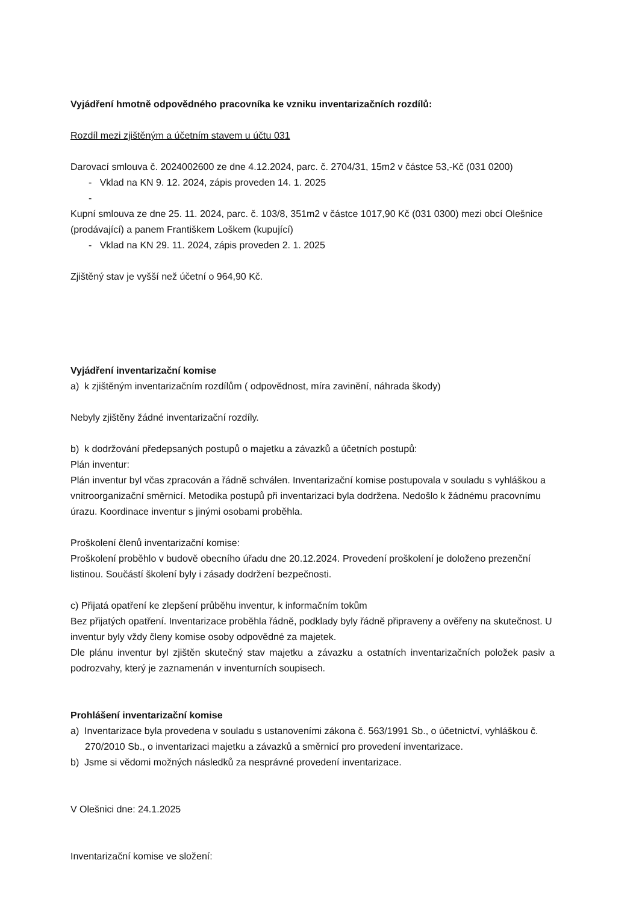Vyjádření hmotně odpovědného pracovníka ke vzniku inventarizačních rozdílů:
Rozdíl mezi zjištěným a účetním stavem u účtu 031
Darovací smlouva č. 2024002600 ze dne 4.12.2024, parc. č. 2704/31, 15m2 v částce 53,-Kč (031 0200)
- Vklad na KN 9. 12. 2024, zápis proveden 14. 1. 2025
-
Kupní smlouva ze dne 25. 11. 2024, parc. č. 103/8, 351m2 v částce 1017,90 Kč (031 0300) mezi obcí Olešnice (prodávající) a panem Františkem Loškem (kupující)
- Vklad na KN 29. 11. 2024, zápis proveden 2. 1. 2025
Zjištěný stav je vyšší než účetní o 964,90 Kč.
Vyjádření inventarizační komise
a) k zjištěným inventarizačním rozdílům ( odpovědnost, míra zavinění, náhrada škody)
Nebyly zjištěny žádné inventarizační rozdíly.
b) k dodržování předepsaných postupů o majetku a závazků a účetních postupů:
Plán inventur:
Plán inventur byl včas zpracován a řádně schválen. Inventarizační komise postupovala v souladu s vyhláškou a vnitroorganizační směrnicí. Metodika postupů při inventarizaci byla dodržena. Nedošlo k žádnému pracovnímu úrazu. Koordinace inventur s jinými osobami proběhla.
Proškolení členů inventarizační komise:
Proškolení proběhlo v budově obecního úřadu dne 20.12.2024. Provedení proškolení je doloženo prezenční listinou. Součástí školení byly i zásady dodržení bezpečnosti.
c) Přijatá opatření ke zlepšení průběhu inventur, k informačním tokům
Bez přijatých opatření. Inventarizace proběhla řádně, podklady byly řádně připraveny a ověřeny na skutečnost. U inventur byly vždy členy komise osoby odpovědné za majetek.
Dle plánu inventur byl zjištěn skutečný stav majetku a závazku a ostatních inventarizačních položek pasiv a podrozvahy, který je zaznamenán v inventurních soupisech.
Prohlášení inventarizační komise
a) Inventarizace byla provedena v souladu s ustanoveními zákona č. 563/1991 Sb., o účetnictví, vyhláškou č. 270/2010 Sb., o inventarizaci majetku a závazků a směrnicí pro provedení inventarizace.
b) Jsme si vědomi možných následků za nesprávné provedení inventarizace.
V Olešnici dne: 24.1.2025
Inventarizační komise ve složení: